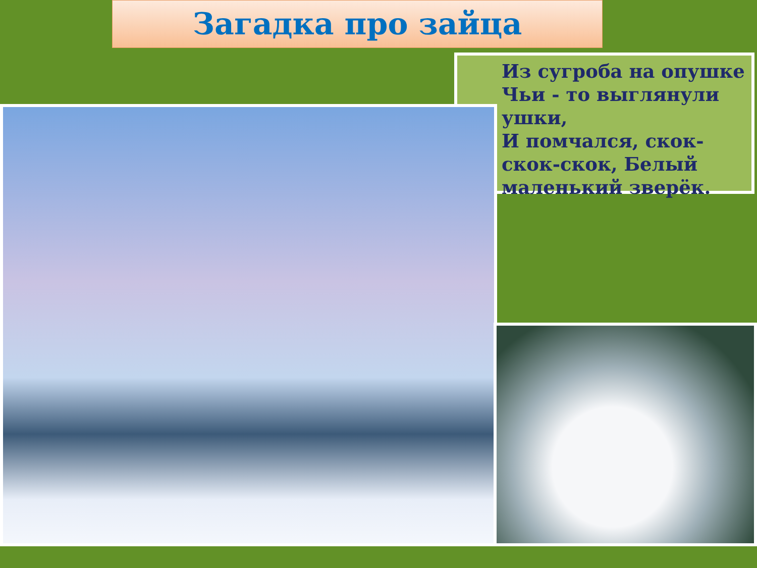Загадка про зайца
Из сугроба на опушке
Чьи - то выглянули ушки,
И помчался, скок-скок-скок, Белый маленький зверёк.